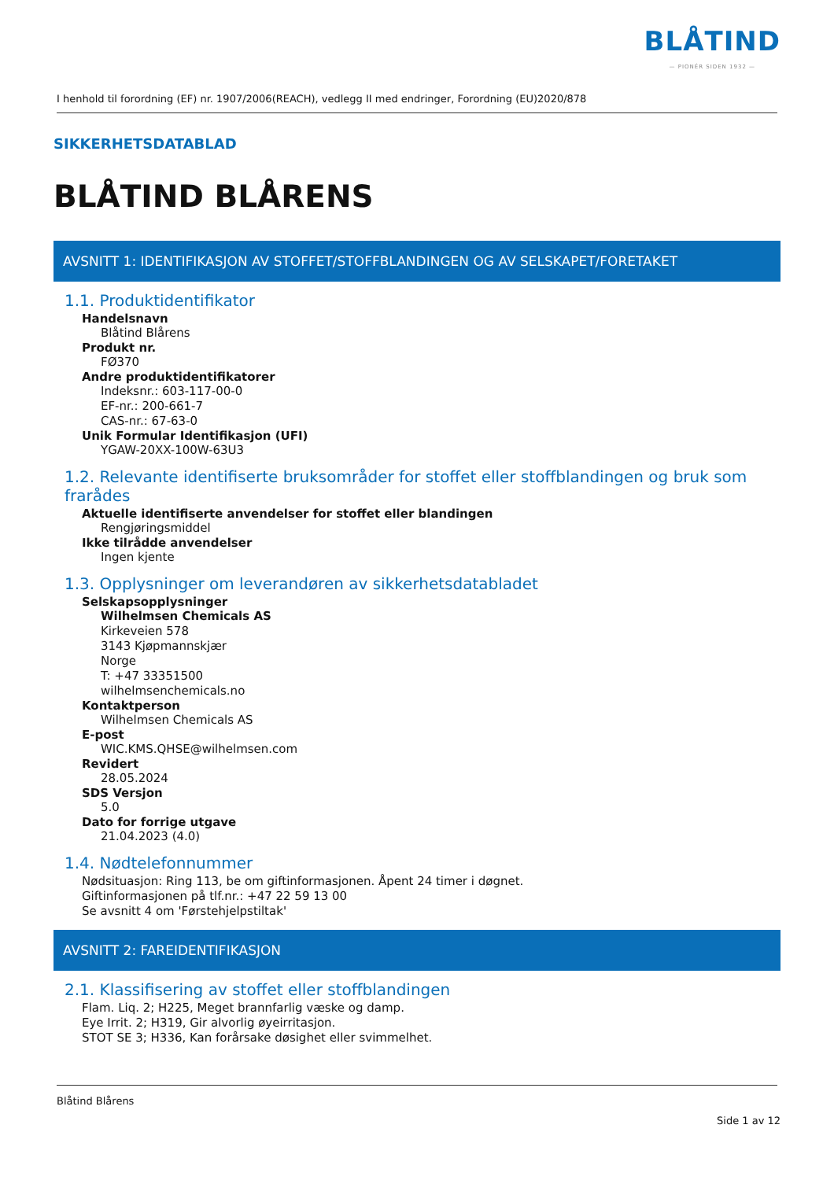BLÅTIND
— PIONÉR SIDEN 1932 —
I henhold til forordning (EF) nr. 1907/2006(REACH), vedlegg II med endringer, Forordning (EU)2020/878
SIKKERHETSDATABLAD
BLÅTIND BLÅRENS
AVSNITT 1: IDENTIFIKASJON AV STOFFET/STOFFBLANDINGEN OG AV SELSKAPET/FORETAKET
1.1. Produktidentifikator
Handelsnavn
Blåtind Blårens
Produkt nr.
FØ370
Andre produktidentifikatorer
Indeksnr.: 603-117-00-0
EF-nr.: 200-661-7
CAS-nr.: 67-63-0
Unik Formular Identifikasjon (UFI)
YGAW-20XX-100W-63U3
1.2. Relevante identifiserte bruksområder for stoffet eller stoffblandingen og bruk som frarådes
Aktuelle identifiserte anvendelser for stoffet eller blandingen
Rengjøringsmiddel
Ikke tilrådde anvendelser
Ingen kjente
1.3. Opplysninger om leverandøren av sikkerhetsdatabladet
Selskapsopplysninger
Wilhelmsen Chemicals AS
Kirkeveien 578
3143 Kjøpmannskjær
Norge
T: +47 33351500
wilhelmsenchemicals.no
Kontaktperson
Wilhelmsen Chemicals AS
E-post
WIC.KMS.QHSE@wilhelmsen.com
Revidert
28.05.2024
SDS Versjon
5.0
Dato for forrige utgave
21.04.2023 (4.0)
1.4. Nødtelefonnummer
Nødsituasjon: Ring 113, be om giftinformasjonen. Åpent 24 timer i døgnet.
Giftinformasjonen på tlf.nr.: +47 22 59 13 00
Se avsnitt 4 om 'Førstehjelpstiltak'
AVSNITT 2: FAREIDENTIFIKASJON
2.1. Klassifisering av stoffet eller stoffblandingen
Flam. Liq. 2; H225, Meget brannfarlig væske og damp.
Eye Irrit. 2; H319, Gir alvorlig øyeirritasjon.
STOT SE 3; H336, Kan forårsake døsighet eller svimmelhet.
Blåtind Blårens
Side 1 av 12